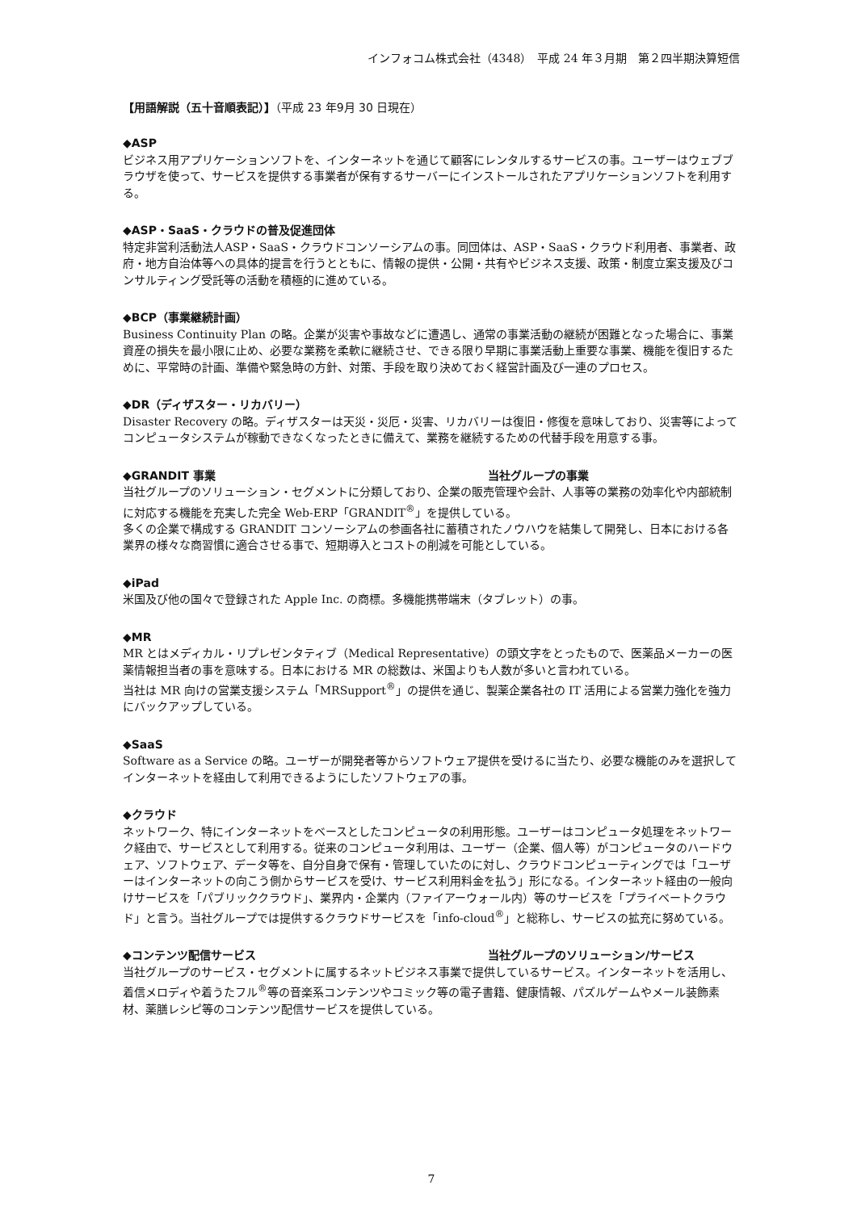インフォコム株式会社（4348）　平成 24 年３月期　第２四半期決算短信
【用語解説（五十音順表記）】（平成 23 年9月 30 日現在）
◆ASP
ビジネス用アプリケーションソフトを、インターネットを通じて顧客にレンタルするサービスの事。ユーザーはウェブブラウザを使って、サービスを提供する事業者が保有するサーバーにインストールされたアプリケーションソフトを利用する。
◆ASP・SaaS・クラウドの普及促進団体
特定非営利活動法人ASP・SaaS・クラウドコンソーシアムの事。同団体は、ASP・SaaS・クラウド利用者、事業者、政府・地方自治体等への具体的提言を行うとともに、情報の提供・公開・共有やビジネス支援、政策・制度立案支援及びコンサルティング受託等の活動を積極的に進めている。
◆BCP（事業継続計画）
Business Continuity Plan の略。企業が災害や事故などに遭遇し、通常の事業活動の継続が困難となった場合に、事業資産の損失を最小限に止め、必要な業務を柔軟に継続させ、できる限り早期に事業活動上重要な事業、機能を復旧するために、平常時の計画、準備や緊急時の方針、対策、手段を取り決めておく経営計画及び一連のプロセス。
◆DR（ディザスター・リカバリー）
Disaster Recovery の略。ディザスターは天災・災厄・災害、リカバリーは復旧・修復を意味しており、災害等によってコンピュータシステムが稼動できなくなったときに備えて、業務を継続するための代替手段を用意する事。
◆GRANDIT 事業 当社グループの事業
当社グループのソリューション・セグメントに分類しており、企業の販売管理や会計、人事等の業務の効率化や内部統制に対応する機能を充実した完全 Web-ERP「GRANDIT<sup>®</sup>」を提供している。
多くの企業で構成する GRANDIT コンソーシアムの参画各社に蓄積されたノウハウを結集して開発し、日本における各業界の様々な商習慣に適合させる事で、短期導入とコストの削減を可能としている。
◆iPad
米国及び他の国々で登録された Apple Inc. の商標。多機能携帯端末（タブレット）の事。
◆MR
MR とはメディカル・リプレゼンタティブ（Medical Representative）の頭文字をとったもので、医薬品メーカーの医薬情報担当者の事を意味する。日本における MR の総数は、米国よりも人数が多いと言われている。
当社は MR 向けの営業支援システム「MRSupport<sup>®</sup>」の提供を通じ、製薬企業各社の IT 活用による営業力強化を強力にバックアップしている。
◆SaaS
Software as a Service の略。ユーザーが開発者等からソフトウェア提供を受けるに当たり、必要な機能のみを選択してインターネットを経由して利用できるようにしたソフトウェアの事。
◆クラウド
ネットワーク、特にインターネットをベースとしたコンピュータの利用形態。ユーザーはコンピュータ処理をネットワーク経由で、サービスとして利用する。従来のコンピュータ利用は、ユーザー（企業、個人等）がコンピュータのハードウェア、ソフトウェア、データ等を、自分自身で保有・管理していたのに対し、クラウドコンピューティングでは「ユーザーはインターネットの向こう側からサービスを受け、サービス利用料金を払う」形になる。インターネット経由の一般向けサービスを「パブリッククラウド」、業界内・企業内（ファイアーウォール内）等のサービスを「プライベートクラウド」と言う。当社グループでは提供するクラウドサービスを「info-cloud<sup>®</sup>」と総称し、サービスの拡充に努めている。
◆コンテンツ配信サービス 当社グループのソリューション/サービス
当社グループのサービス・セグメントに属するネットビジネス事業で提供しているサービス。インターネットを活用し、着信メロディや着うたフル<sup>®</sup>等の音楽系コンテンツやコミック等の電子書籍、健康情報、パズルゲームやメール装飾素材、薬膳レシピ等のコンテンツ配信サービスを提供している。
7